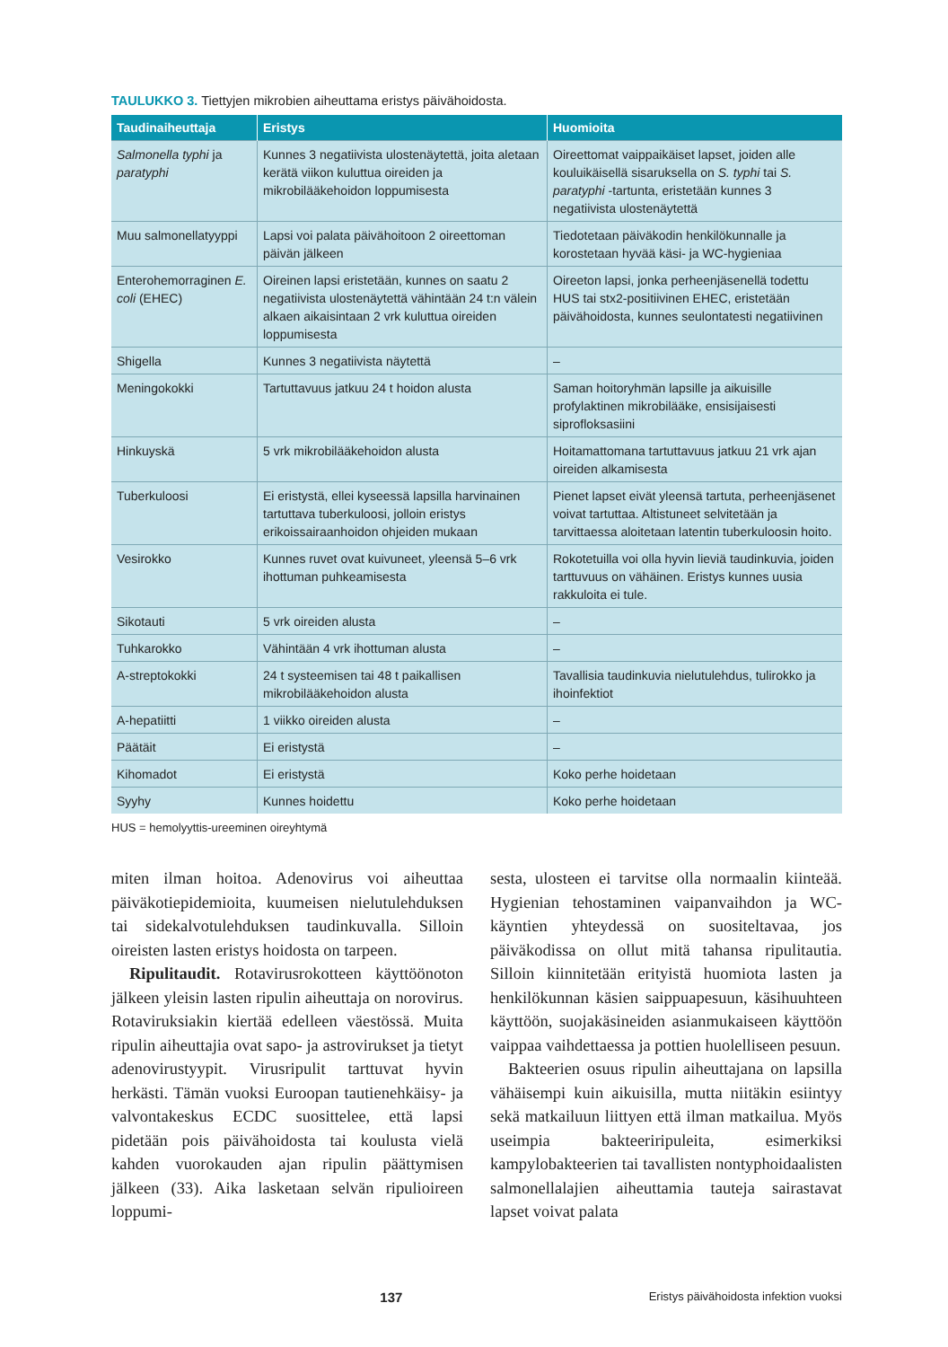TAULUKKO 3. Tiettyjen mikrobien aiheuttama eristys päivähoidosta.
| Taudinaiheuttaja | Eristys | Huomioita |
| --- | --- | --- |
| Salmonella typhi ja paratyphi | Kunnes 3 negatiivista ulostenäytettä, joita aletaan kerätä viikon kuluttua oireiden ja mikrobilääkehoidon loppumisesta | Oireettomat vaippaikäiset lapset, joiden alle kouluikäisellä sisaruksella on S. typhi tai S. paratyphi -tartunta, eristetään kunnes 3 negatiivista ulostenäytettä |
| Muu salmonellatyyppi | Lapsi voi palata päivähoitoon 2 oireettoman päivän jälkeen | Tiedotetaan päiväkodin henkilökunnalle ja korostetaan hyvää käsi- ja WC-hygieniaa |
| Enterohemorraginen E. coli (EHEC) | Oireinen lapsi eristetään, kunnes on saatu 2 negatiivista ulostenäytettä vähintään 24 t:n välein alkaen aikaisintaan 2 vrk kuluttua oireiden loppumisesta | Oireeton lapsi, jonka perheenjäsenellä todettu HUS tai stx2-positiivinen EHEC, eristetään päivähoidosta, kunnes seulontatesti negatiivinen |
| Shigella | Kunnes 3 negatiivista näytettä | – |
| Meningokokki | Tartuttavuus jatkuu 24 t hoidon alusta | Saman hoitoryhmän lapsille ja aikuisille profylaktinen mikrobilääke, ensisijaisesti siproflоksasiini |
| Hinkuyskä | 5 vrk mikrobilääkehoidon alusta | Hoitamattomana tartuttavuus jatkuu 21 vrk ajan oireiden alkamisesta |
| Tuberkuloosi | Ei eristystä, ellei kyseessä lapsilla harvinainen tartuttava tuberkuloosi, jolloin eristys erikoissairaanhoidon ohjeiden mukaan | Pienet lapset eivät yleensä tartuta, perheenjäsenet voivat tartuttaa. Altistuneet selvitetään ja tarvittaessa aloitetaan latentin tuberkuloosin hoito. |
| Vesirokko | Kunnes ruvet ovat kuivuneet, yleensä 5–6 vrk ihottuman puhkeamisesta | Rokotetuilla voi olla hyvin lieviä taudinkuvia, joiden tarttuvuus on vähäinen. Eristys kunnes uusia rakkuloita ei tule. |
| Sikotauti | 5 vrk oireiden alusta | – |
| Tuhkarokko | Vähintään 4 vrk ihottuman alusta | – |
| A-streptokokki | 24 t systeemisen tai 48 t paikallisen mikrobilääkehoidon alusta | Tavallisia taudinkuvia nielutulehdus, tulirokko ja ihoinfektiot |
| A-hepatiitti | 1 viikko oireiden alusta | – |
| Päätäit | Ei eristystä | – |
| Kihomadot | Ei eristystä | Koko perhe hoidetaan |
| Syyhy | Kunnes hoidettu | Koko perhe hoidetaan |
HUS = hemolyyttis-ureeminen oireyhtymä
miten ilman hoitoa. Adenovirus voi aiheuttaa päiväkotiepidemioita, kuumeisen nielutulehduksen tai sidekalvotulehduksen taudinkuvalla. Silloin oireisten lasten eristys hoidosta on tarpeen.
Ripulitaudit. Rotavirusrokotteen käyttöönoton jälkeen yleisin lasten ripulin aiheuttaja on norovirus. Rotaviruksiakin kiertää edelleen väestössä. Muita ripulin aiheuttajia ovat sapo- ja astrovirukset ja tietyt adenovirustyypit. Virusripulit tarttuvat hyvin herkästi. Tämän vuoksi Euroopan tautienehkäisy- ja valvontakeskus ECDC suosittelee, että lapsi pidetään pois päivähoidosta tai koulusta vielä kahden vuorokauden ajan ripulin päättymisen jälkeen (33). Aika lasketaan selvän ripulioireen loppumi-
sesta, ulosteen ei tarvitse olla normaalin kiinteää. Hygienian tehostaminen vaipanvaihdon ja WC-käyntien yhteydessä on suositeltavaa, jos päiväkodissa on ollut mitä tahansa ripulitautia. Silloin kiinnitetään erityistä huomiota lasten ja henkilökunnan käsien saippuapesuun, käsihuuhteen käyttöön, suojakäsineiden asianmukaiseen käyttöön vaippaa vaihdettaessa ja pottien huolelliseen pesuun.
Bakteerien osuus ripulin aiheuttajana on lapsilla vähäisempi kuin aikuisilla, mutta niitäkin esiintyy sekä matkailuun liittyen että ilman matkailua. Myös useimpia bakteeriripuleita, esimerkiksi kampylobakteerien tai tavallisten nontyphoidaalisten salmonellalajien aiheuttamia tauteja sairastavat lapset voivat palata
137 Eristys päivähoidosta infektion vuoksi